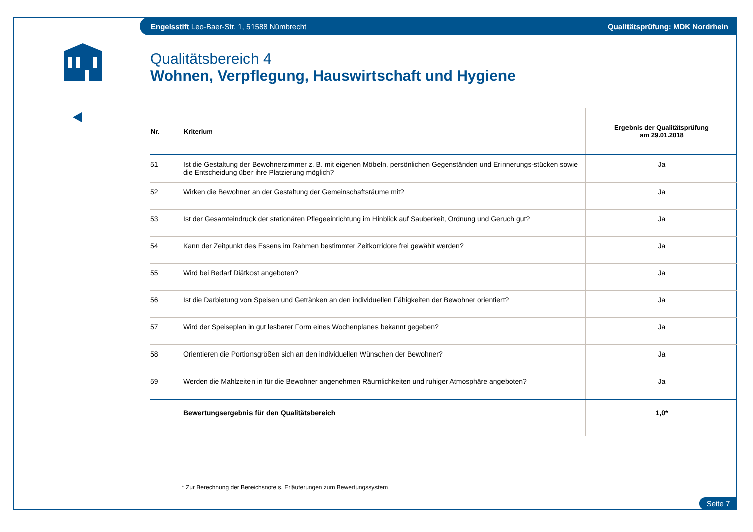Engelsstift Leo-Baer-Str. 1, 51588 Nümbrecht Qualitätsprüfung: MDK Nordrhein
Qualitätsbereich 4
Wohnen, Verpflegung, Hauswirtschaft und Hygiene
| Nr. | Kriterium | Ergebnis der Qualitätsprüfung am 29.01.2018 |
| --- | --- | --- |
| 51 | Ist die Gestaltung der Bewohnerzimmer z. B. mit eigenen Möbeln, persönlichen Gegenständen und Erinnerungs-stücken sowie die Entscheidung über ihre Platzierung möglich? | Ja |
| 52 | Wirken die Bewohner an der Gestaltung der Gemeinschaftsräume mit? | Ja |
| 53 | Ist der Gesamteindruck der stationären Pflegeeinrichtung im Hinblick auf Sauberkeit, Ordnung und Geruch gut? | Ja |
| 54 | Kann der Zeitpunkt des Essens im Rahmen bestimmter Zeitkorridore frei gewählt werden? | Ja |
| 55 | Wird bei Bedarf Diätkost angeboten? | Ja |
| 56 | Ist die Darbietung von Speisen und Getränken an den individuellen Fähigkeiten der Bewohner orientiert? | Ja |
| 57 | Wird der Speiseplan in gut lesbarer Form eines Wochenplanes bekannt gegeben? | Ja |
| 58 | Orientieren die Portionsgrößen sich an den individuellen Wünschen der Bewohner? | Ja |
| 59 | Werden die Mahlzeiten in für die Bewohner angenehmen Räumlichkeiten und ruhiger Atmosphäre angeboten? | Ja |
| | Bewertungsergebnis für den Qualitätsbereich | 1,0* |
* Zur Berechnung der Bereichsnote s. Erläuterungen zum Bewertungssystem
Seite 7